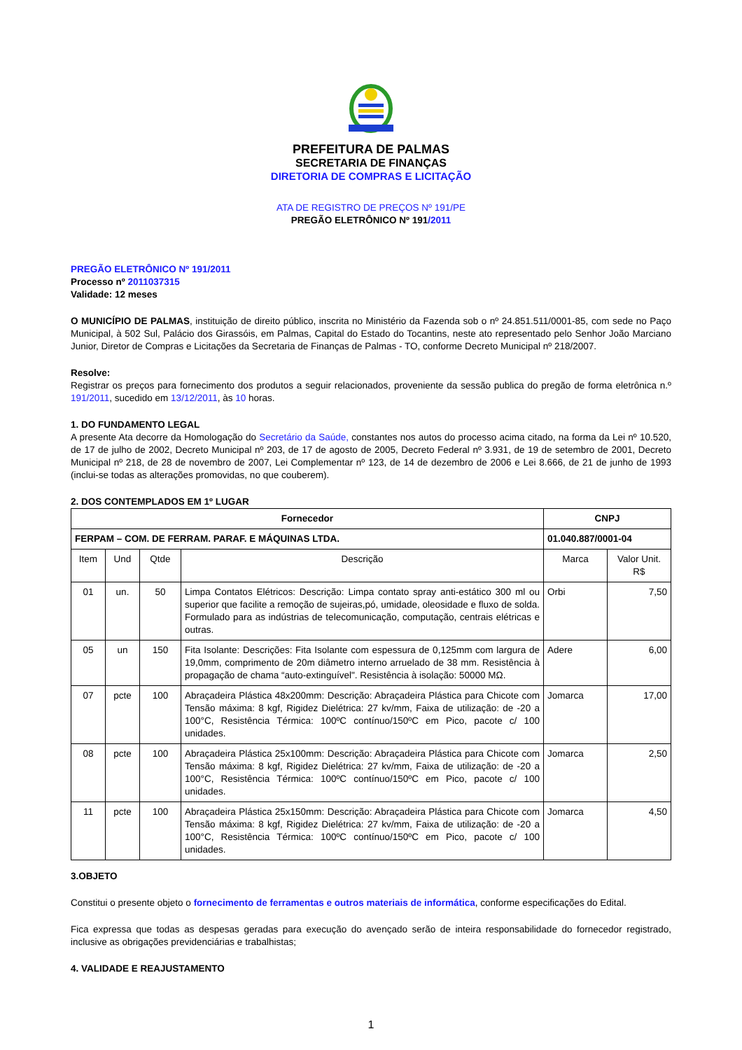PREFEITURA DE PALMAS
SECRETARIA DE FINANÇAS
DIRETORIA DE COMPRAS E LICITAÇÃO
ATA DE REGISTRO DE PREÇOS Nº 191/PE
PREGÃO ELETRÔNICO Nº 191/2011
PREGÃO ELETRÔNICO Nº 191/2011
Processo nº 2011037315
Validade: 12 meses
O MUNICÍPIO DE PALMAS, instituição de direito público, inscrita no Ministério da Fazenda sob o nº 24.851.511/0001-85, com sede no Paço Municipal, à 502 Sul, Palácio dos Girassóis, em Palmas, Capital do Estado do Tocantins, neste ato representado pelo Senhor João Marciano Junior, Diretor de Compras e Licitações da Secretaria de Finanças de Palmas - TO, conforme Decreto Municipal nº 218/2007.
Resolve:
Registrar os preços para fornecimento dos produtos a seguir relacionados, proveniente da sessão publica do pregão de forma eletrônica n.º 191/2011, sucedido em 13/12/2011, às 10 horas.
1. DO FUNDAMENTO LEGAL
A presente Ata decorre da Homologação do Secretário da Saúde, constantes nos autos do processo acima citado, na forma da Lei nº 10.520, de 17 de julho de 2002, Decreto Municipal nº 203, de 17 de agosto de 2005, Decreto Federal nº 3.931, de 19 de setembro de 2001, Decreto Municipal nº 218, de 28 de novembro de 2007, Lei Complementar nº 123, de 14 de dezembro de 2006 e Lei 8.666, de 21 de junho de 1993 (inclui-se todas as alterações promovidas, no que couberem).
2. DOS CONTEMPLADOS EM 1º LUGAR
| Fornecedor | | | | CNPJ | |
| --- | --- | --- | --- | --- | --- |
| FERPAM – COM. DE FERRAM. PARAF. E MÁQUINAS LTDA. | | | | 01.040.887/0001-04 | |
| Item | Und | Qtde | Descrição | Marca | Valor Unit. R$ |
| 01 | un. | 50 | Limpa Contatos Elétricos: Descrição: Limpa contato spray anti-estático 300 ml ou superior que facilite a remoção de sujeiras,pó, umidade, oleosidade e fluxo de solda. Formulado para as indústrias de telecomunicação, computação, centrais elétricas e outras. | Orbi | 7,50 |
| 05 | un | 150 | Fita Isolante: Descrições: Fita Isolante com espessura de 0,125mm com largura de 19,0mm, comprimento de 20m diâmetro interno arruelado de 38 mm. Resistência à propagação de chama “auto-extinguível". Resistência à isolação: 50000 MΩ. | Adere | 6,00 |
| 07 | pcte | 100 | Abraçadeira Plástica 48x200mm: Descrição: Abraçadeira Plástica para Chicote com Tensão máxima: 8 kgf, Rigidez Dielétrica: 27 kv/mm, Faixa de utilização: de -20 a 100°C, Resistência Térmica: 100ºC contínuo/150ºC em Pico, pacote c/ 100 unidades. | Jomarca | 17,00 |
| 08 | pcte | 100 | Abraçadeira Plástica 25x100mm: Descrição: Abraçadeira Plástica para Chicote com Tensão máxima: 8 kgf, Rigidez Dielétrica: 27 kv/mm, Faixa de utilização: de -20 a 100°C, Resistência Térmica: 100ºC contínuo/150ºC em Pico, pacote c/ 100 unidades. | Jomarca | 2,50 |
| 11 | pcte | 100 | Abraçadeira Plástica 25x150mm: Descrição: Abraçadeira Plástica para Chicote com Tensão máxima: 8 kgf, Rigidez Dielétrica: 27 kv/mm, Faixa de utilização: de -20 a 100°C, Resistência Térmica: 100ºC contínuo/150ºC em Pico, pacote c/ 100 unidades. | Jomarca | 4,50 |
3.OBJETO
Constitui o presente objeto o fornecimento de ferramentas e outros materiais de informática, conforme especificações do Edital.
Fica expressa que todas as despesas geradas para execução do avençado serão de inteira responsabilidade do fornecedor registrado, inclusive as obrigações previdenciárias e trabalhistas;
4. VALIDADE E REAJUSTAMENTO
1